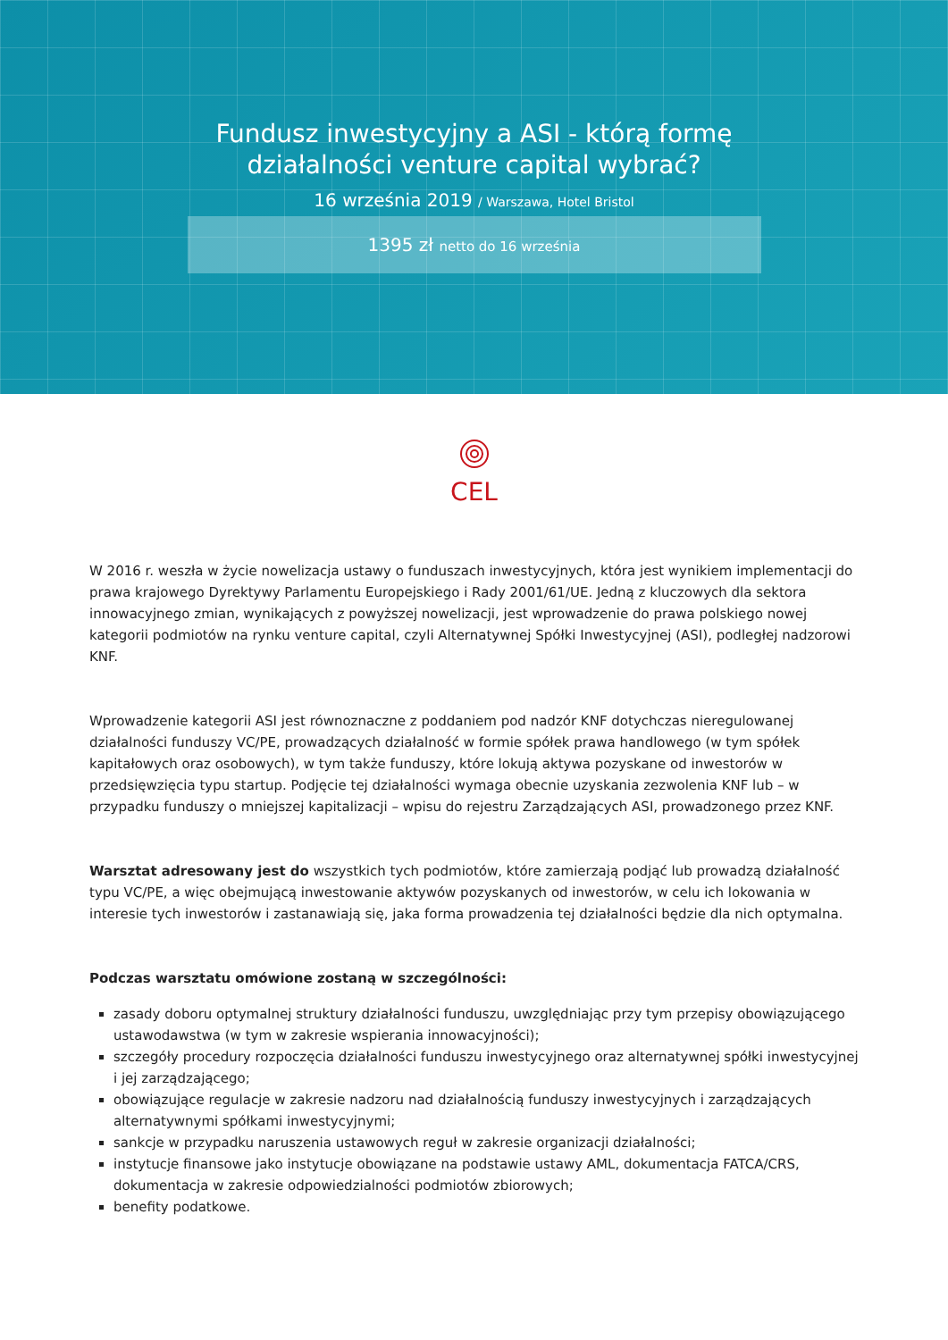Fundusz inwestycyjny a ASI - którą formę
działalności venture capital wybrać?
16 września 2019 / Warszawa, Hotel Bristol
1395 zł netto do 16 września
CEL
W 2016 r. weszła w życie nowelizacja ustawy o funduszach inwestycyjnych, która jest wynikiem implementacji do prawa krajowego Dyrektywy Parlamentu Europejskiego i Rady 2001/61/UE. Jedną z kluczowych dla sektora innowacyjnego zmian, wynikających z powyższej nowelizacji, jest wprowadzenie do prawa polskiego nowej kategorii podmiotów na rynku venture capital, czyli Alternatywnej Spółki Inwestycyjnej (ASI), podległej nadzorowi KNF.
Wprowadzenie kategorii ASI jest równoznaczne z poddaniem pod nadzór KNF dotychczas nieregulowanej działalności funduszy VC/PE, prowadzących działalność w formie spółek prawa handlowego (w tym spółek kapitałowych oraz osobowych), w tym także funduszy, które lokują aktywa pozyskane od inwestorów w przedsięwzięcia typu startup. Podjęcie tej działalności wymaga obecnie uzyskania zezwolenia KNF lub – w przypadku funduszy o mniejszej kapitalizacji – wpisu do rejestru Zarządzających ASI, prowadzonego przez KNF.
Warsztat adresowany jest do wszystkich tych podmiotów, które zamierzają podjąć lub prowadzą działalność typu VC/PE, a więc obejmującą inwestowanie aktywów pozyskanych od inwestorów, w celu ich lokowania w interesie tych inwestorów i zastanawiają się, jaka forma prowadzenia tej działalności będzie dla nich optymalna.
Podczas warsztatu omówione zostaną w szczególności:
zasady doboru optymalnej struktury działalności funduszu, uwzględniając przy tym przepisy obowiązującego ustawodawstwa (w tym w zakresie wspierania innowacyjności);
szczegóły procedury rozpoczęcia działalności funduszu inwestycyjnego oraz alternatywnej spółki inwestycyjnej i jej zarządzającego;
obowiązujące regulacje w zakresie nadzoru nad działalnością funduszy inwestycyjnych i zarządzających alternatywnymi spółkami inwestycyjnymi;
sankcje w przypadku naruszenia ustawowych reguł w zakresie organizacji działalności;
instytucje finansowe jako instytucje obowiązane na podstawie ustawy AML, dokumentacja FATCA/CRS, dokumentacja w zakresie odpowiedzialności podmiotów zbiorowych;
benefity podatkowe.